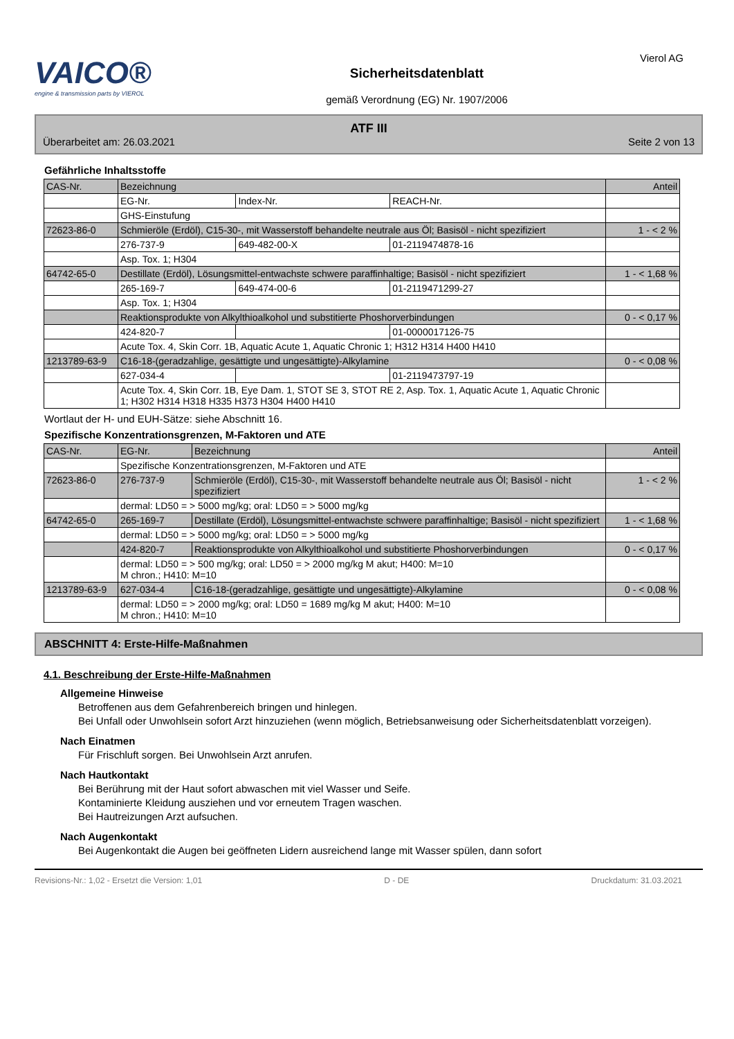VAICO®
engine & transmission parts by VIEROL
Sicherheitsdatenblatt
gemäß Verordnung (EG) Nr. 1907/2006
Vierol AG
ATF III
Überarbeitet am: 26.03.2021 Seite 2 von 13
Gefährliche Inhaltsstoffe
| CAS-Nr. | Bezeichnung | | | Anteil |
| --- | --- | --- | --- | --- |
| | EG-Nr. | Index-Nr. | REACH-Nr. | |
| | GHS-Einstufung | | | |
| 72623-86-0 | Schmieröle (Erdöl), C15-30-, mit Wasserstoff behandelte neutrale aus Öl; Basisöl - nicht spezifiziert | | | 1 - < 2 % |
| | 276-737-9 | 649-482-00-X | 01-2119474878-16 | |
| | Asp. Tox. 1; H304 | | | |
| 64742-65-0 | Destillate (Erdöl), Lösungsmittel-entwachste schwere paraffinhaltige; Basisöl - nicht spezifiziert | | | 1 - < 1,68 % |
| | 265-169-7 | 649-474-00-6 | 01-2119471299-27 | |
| | Asp. Tox. 1; H304 | | | |
| | Reaktionsprodukte von Alkylthioalkohol und substitierte Phoshorverbindungen | | | 0 - < 0,17 % |
| | 424-820-7 | | 01-0000017126-75 | |
| | Acute Tox. 4, Skin Corr. 1B, Aquatic Acute 1, Aquatic Chronic 1; H312 H314 H400 H410 | | | |
| 1213789-63-9 | C16-18-(geradzahlige, gesättigte und ungesättigte)-Alkylamine | | | 0 - < 0,08 % |
| | 627-034-4 | | 01-2119473797-19 | |
| | Acute Tox. 4, Skin Corr. 1B, Eye Dam. 1, STOT SE 3, STOT RE 2, Asp. Tox. 1, Aquatic Acute 1, Aquatic Chronic 1; H302 H314 H318 H335 H373 H304 H400 H410 | | | |
Wortlaut der H- und EUH-Sätze: siehe Abschnitt 16.
Spezifische Konzentrationsgrenzen, M-Faktoren und ATE
| CAS-Nr. | EG-Nr. | Bezeichnung | Anteil |
| --- | --- | --- | --- |
| | Spezifische Konzentrationsgrenzen, M-Faktoren und ATE | | |
| 72623-86-0 | 276-737-9 | Schmieröle (Erdöl), C15-30-, mit Wasserstoff behandelte neutrale aus Öl; Basisöl - nicht spezifiziert | 1 - < 2 % |
| | dermal: LD50 = > 5000 mg/kg; oral: LD50 = > 5000 mg/kg | | |
| 64742-65-0 | 265-169-7 | Destillate (Erdöl), Lösungsmittel-entwachste schwere paraffinhaltige; Basisöl - nicht spezifiziert | 1 - < 1,68 % |
| | dermal: LD50 = > 5000 mg/kg; oral: LD50 = > 5000 mg/kg | | |
| | 424-820-7 | Reaktionsprodukte von Alkylthioalkohol und substitierte Phoshorverbindungen | 0 - < 0,17 % |
| | dermal: LD50 = > 500 mg/kg; oral: LD50 = > 2000 mg/kg M akut; H400: M=10 M chron.; H410: M=10 | | |
| 1213789-63-9 | 627-034-4 | C16-18-(geradzahlige, gesättigte und ungesättigte)-Alkylamine | 0 - < 0,08 % |
| | dermal: LD50 = > 2000 mg/kg; oral: LD50 = 1689 mg/kg M akut; H400: M=10 M chron.; H410: M=10 | | |
ABSCHNITT 4: Erste-Hilfe-Maßnahmen
4.1. Beschreibung der Erste-Hilfe-Maßnahmen
Allgemeine Hinweise
Betroffenen aus dem Gefahrenbereich bringen und hinlegen.
Bei Unfall oder Unwohlsein sofort Arzt hinzuziehen (wenn möglich, Betriebsanweisung oder Sicherheitsdatenblatt vorzeigen).
Nach Einatmen
Für Frischluft sorgen. Bei Unwohlsein Arzt anrufen.
Nach Hautkontakt
Bei Berührung mit der Haut sofort abwaschen mit viel Wasser und Seife.
Kontaminierte Kleidung ausziehen und vor erneutem Tragen waschen.
Bei Hautreizungen Arzt aufsuchen.
Nach Augenkontakt
Bei Augenkontakt die Augen bei geöffneten Lidern ausreichend lange mit Wasser spülen, dann sofort
Revisions-Nr.: 1,02 - Ersetzt die Version: 1,01 D - DE Druckdatum: 31.03.2021